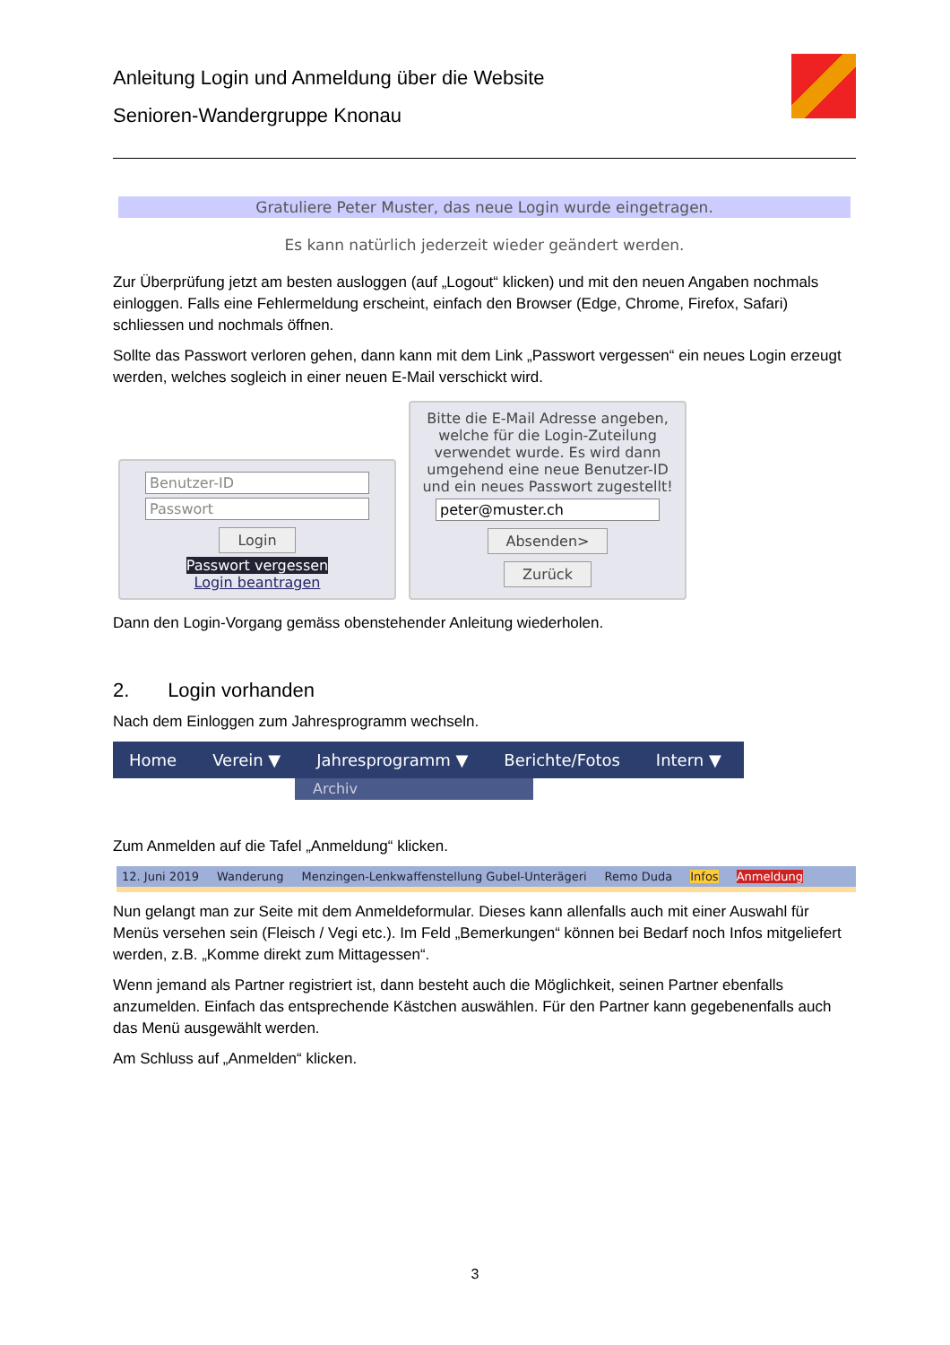Anleitung Login und Anmeldung über die Website
Senioren-Wandergruppe Knonau
Gratuliere Peter Muster, das neue Login wurde eingetragen.
Es kann natürlich jederzeit wieder geändert werden.
Zur Überprüfung jetzt am besten ausloggen (auf „Logout“ klicken) und mit den neuen Angaben nochmals einloggen. Falls eine Fehlermeldung erscheint, einfach den Browser (Edge, Chrome, Firefox, Safari) schliessen und nochmals öffnen.
Sollte das Passwort verloren gehen, dann kann mit dem Link „Passwort vergessen“ ein neues Login erzeugt werden, welches sogleich in einer neuen E-Mail verschickt wird.
Benutzer-ID
Passwort
Login
Passwort vergessen
Login beantragen
Bitte die E-Mail Adresse angeben, welche für die Login-Zuteilung verwendet wurde. Es wird dann umgehend eine neue Benutzer-ID und ein neues Passwort zugestellt!
peter@muster.ch
Absenden>
Zurück
Dann den Login-Vorgang gemäss obenstehender Anleitung wiederholen.
2. Login vorhanden
Nach dem Einloggen zum Jahresprogramm wechseln.
Home Verein ▼ Jahresprogramm ▼ Berichte/Fotos Intern ▼
Archiv
Zum Anmelden auf die Tafel „Anmeldung“ klicken.
12. Juni 2019 Wanderung Menzingen-Lenkwaffenstellung Gubel-Unterägeri Remo Duda Infos Anmeldung
Nun gelangt man zur Seite mit dem Anmeldeformular. Dieses kann allenfalls auch mit einer Auswahl für Menüs versehen sein (Fleisch / Vegi etc.). Im Feld „Bemerkungen“ können bei Bedarf noch Infos mitgeliefert werden, z.B. „Komme direkt zum Mittagessen“.
Wenn jemand als Partner registriert ist, dann besteht auch die Möglichkeit, seinen Partner ebenfalls anzumelden. Einfach das entsprechende Kästchen auswählen. Für den Partner kann gegebenenfalls auch das Menü ausgewählt werden.
Am Schluss auf „Anmelden“ klicken.
3